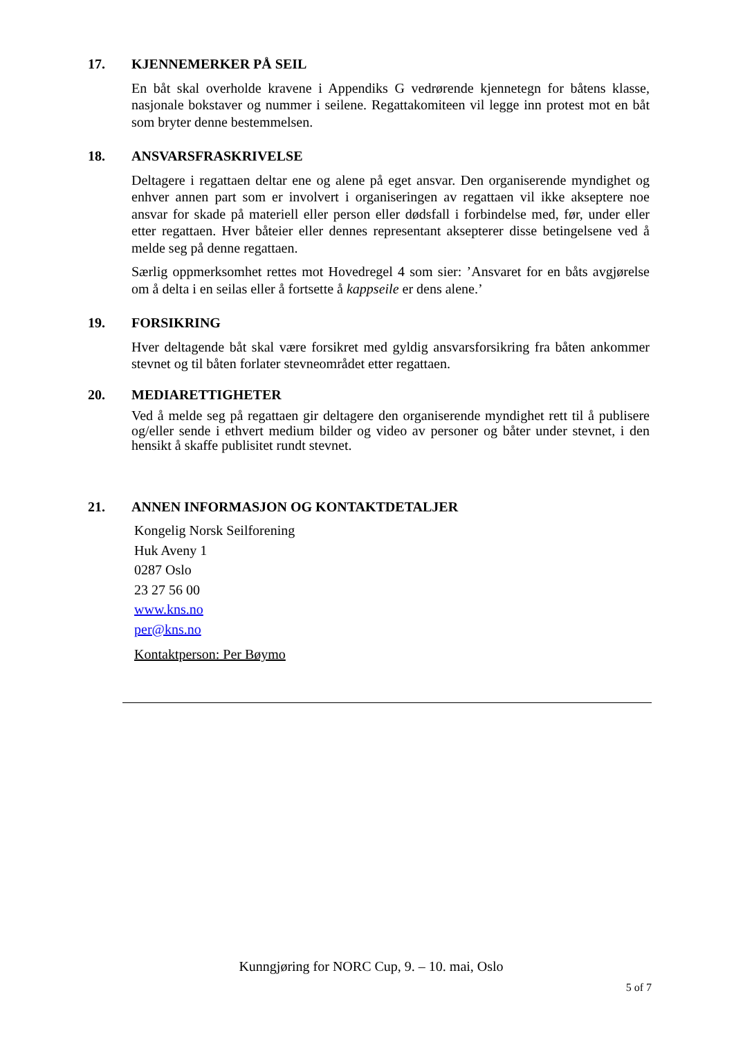17. KJENNEMERKER PÅ SEIL
En båt skal overholde kravene i Appendiks G vedrørende kjennetegn for båtens klasse, nasjonale bokstaver og nummer i seilene. Regattakomiteen vil legge inn protest mot en båt som bryter denne bestemmelsen.
18. ANSVARSFRASKRIVELSE
Deltagere i regattaen deltar ene og alene på eget ansvar. Den organiserende myndighet og enhver annen part som er involvert i organiseringen av regattaen vil ikke akseptere noe ansvar for skade på materiell eller person eller dødsfall i forbindelse med, før, under eller etter regattaen. Hver båteier eller dennes representant aksepterer disse betingelsene ved å melde seg på denne regattaen.
Særlig oppmerksomhet rettes mot Hovedregel 4 som sier: ’Ansvaret for en båts avgjørelse om å delta i en seilas eller å fortsette å kappseile er dens alene.’
19. FORSIKRING
Hver deltagende båt skal være forsikret med gyldig ansvarsforsikring fra båten ankommer stevnet og til båten forlater stevneområdet etter regattaen.
20. MEDIARETTIGHETER
Ved å melde seg på regattaen gir deltagere den organiserende myndighet rett til å publisere og/eller sende i ethvert medium bilder og video av personer og båter under stevnet, i den hensikt å skaffe publisitet rundt stevnet.
21. ANNEN INFORMASJON OG KONTAKTDETALJER
Kongelig Norsk Seilforening
Huk Aveny 1
0287 Oslo
23 27 56 00
www.kns.no
per@kns.no
Kontaktperson: Per Bøymo
Kunngjøring for NORC Cup, 9. – 10. mai, Oslo
5 of 7